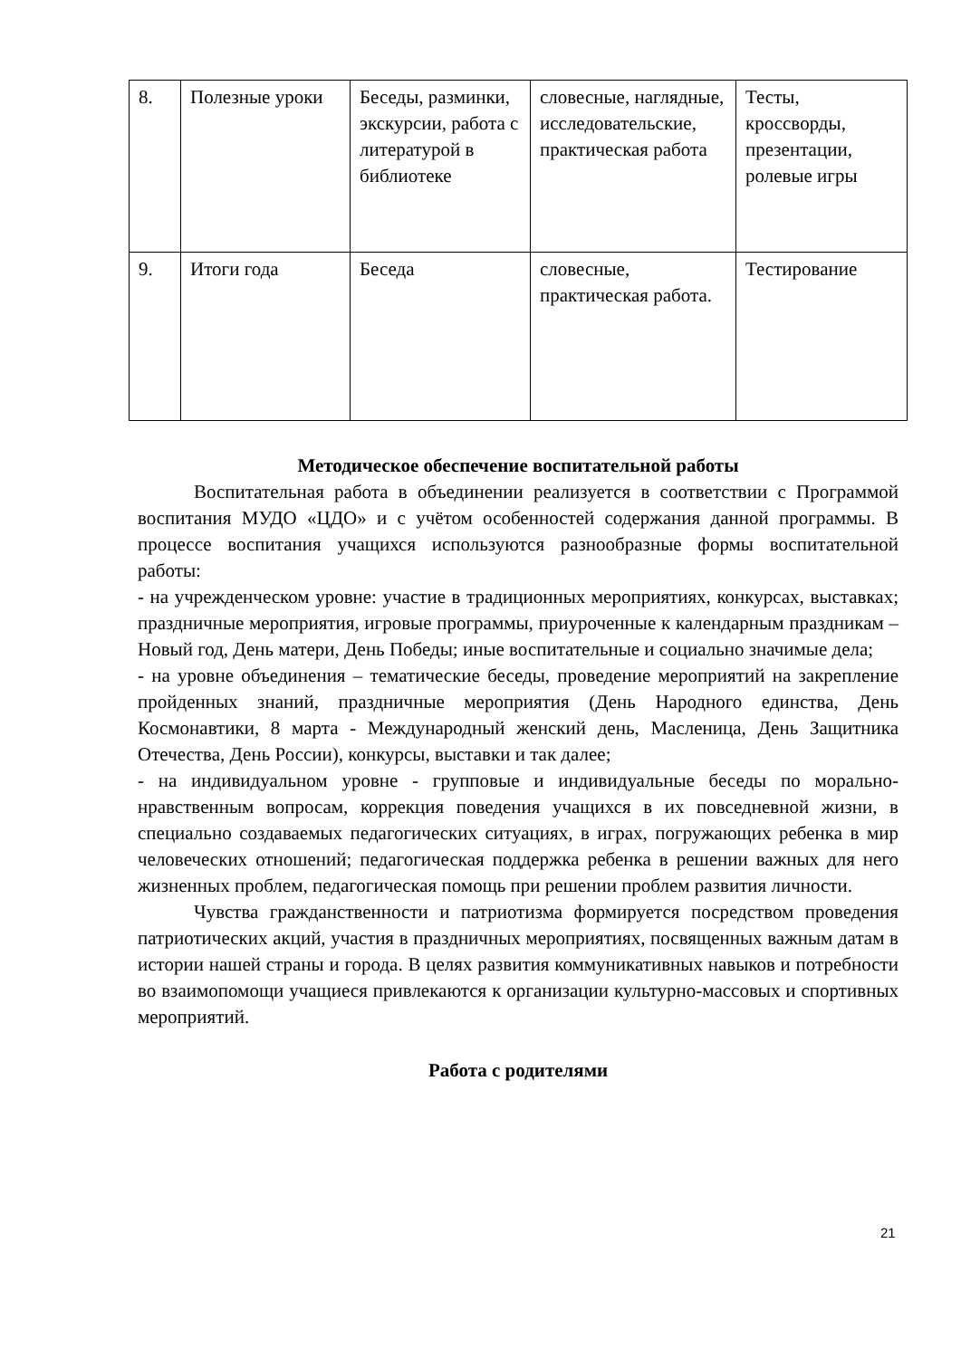| 8. | Полезные уроки | Беседы, разминки, экскурсии, работа с литературой в библиотеке | словесные, наглядные, исследовательские, практическая работа | Тесты, кроссворды, презентации, ролевые игры |
| 9. | Итоги года | Беседа | словесные, практическая работа. | Тестирование |
Методическое обеспечение воспитательной работы
Воспитательная работа в объединении реализуется в соответствии с Программой воспитания МУДО «ЦДО» и с учётом особенностей содержания данной программы. В процессе воспитания учащихся используются разнообразные формы воспитательной работы:
- на учрежденческом уровне: участие в традиционных мероприятиях, конкурсах, выставках; праздничные мероприятия, игровые программы, приуроченные к календарным праздникам – Новый год, День матери, День Победы; иные воспитательные и социально значимые дела;
- на уровне объединения – тематические беседы, проведение мероприятий на закрепление пройденных знаний, праздничные мероприятия (День Народного единства, День Космонавтики, 8 марта - Международный женский день, Масленица, День Защитника Отечества, День России), конкурсы, выставки и так далее;
- на индивидуальном уровне - групповые и индивидуальные беседы по морально-нравственным вопросам, коррекция поведения учащихся в их повседневной жизни, в специально создаваемых педагогических ситуациях, в играх, погружающих ребенка в мир человеческих отношений; педагогическая поддержка ребенка в решении важных для него жизненных проблем, педагогическая помощь при решении проблем развития личности.
Чувства гражданственности и патриотизма формируется посредством проведения патриотических акций, участия в праздничных мероприятиях, посвященных важным датам в истории нашей страны и города. В целях развития коммуникативных навыков и потребности во взаимопомощи учащиеся привлекаются к организации культурно-массовых и спортивных мероприятий.
Работа с родителями
21